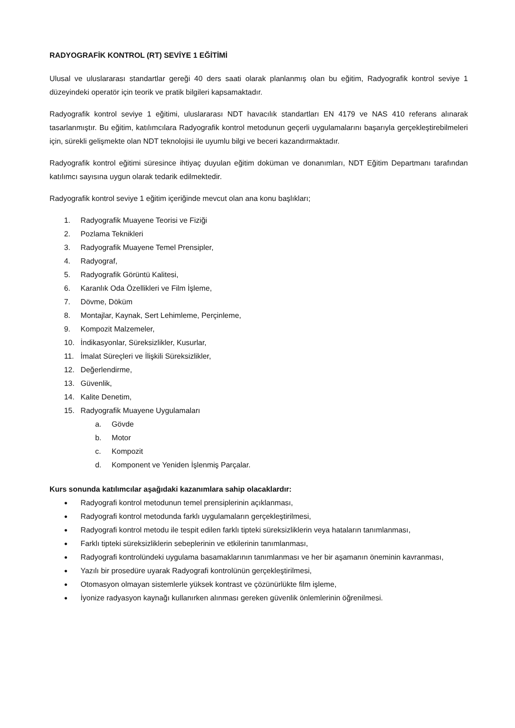RADYOGRAFİK KONTROL (RT) SEVİYE 1 EĞİTİMİ
Ulusal ve uluslararası standartlar gereği 40 ders saati olarak planlanmış olan bu eğitim, Radyografik kontrol seviye 1 düzeyindeki operatör için teorik ve pratik bilgileri kapsamaktadır.
Radyografik kontrol seviye 1 eğitimi, uluslararası NDT havacılık standartları EN 4179 ve NAS 410 referans alınarak tasarlanmıştır. Bu eğitim, katılımcılara Radyografik kontrol metodunun geçerli uygulamalarını başarıyla gerçekleştirebilmeleri için, sürekli gelişmekte olan NDT teknolojisi ile uyumlu bilgi ve beceri kazandırmaktadır.
Radyografik kontrol eğitimi süresince ihtiyaç duyulan eğitim doküman ve donanımları, NDT Eğitim Departmanı tarafından katılımcı sayısına uygun olarak tedarik edilmektedir.
Radyografik kontrol seviye 1 eğitim içeriğinde mevcut olan ana konu başlıkları;
1. Radyografik Muayene Teorisi ve Fiziği
2. Pozlama Teknikleri
3. Radyografik Muayene Temel Prensipler,
4. Radyograf,
5. Radyografik Görüntü Kalitesi,
6. Karanlık Oda Özellikleri ve Film İşleme,
7. Dövme, Döküm
8. Montajlar, Kaynak, Sert Lehimleme, Perçinleme,
9. Kompozit Malzemeler,
10. İndikasyonlar, Süreksizlikler, Kusurlar,
11. İmalat Süreçleri ve İlişkili Süreksizlikler,
12. Değerlendirme,
13. Güvenlik,
14. Kalite Denetim,
15. Radyografik Muayene Uygulamaları
a. Gövde
b. Motor
c. Kompozit
d. Komponent ve Yeniden İşlenmiş Parçalar.
Kurs sonunda katılımcılar aşağıdaki kazanımlara sahip olacaklardır:
● Radyografi kontrol metodunun temel prensiplerinin açıklanması,
● Radyografi kontrol metodunda farklı uygulamaların gerçekleştirilmesi,
● Radyografi kontrol metodu ile tespit edilen farklı tipteki süreksizliklerin veya hataların tanımlanması,
● Farklı tipteki süreksizliklerin sebeplerinin ve etkilerinin tanımlanması,
● Radyografi kontrolündeki uygulama basamaklarının tanımlanması ve her bir aşamanın öneminin kavranması,
● Yazılı bir prosedüre uyarak Radyografi kontrolünün gerçekleştirilmesi,
● Otomasyon olmayan sistemlerle yüksek kontrast ve çözünürlükte film işleme,
● İyonize radyasyon kaynağı kullanırken alınması gereken güvenlik önlemlerinin öğrenilmesi.